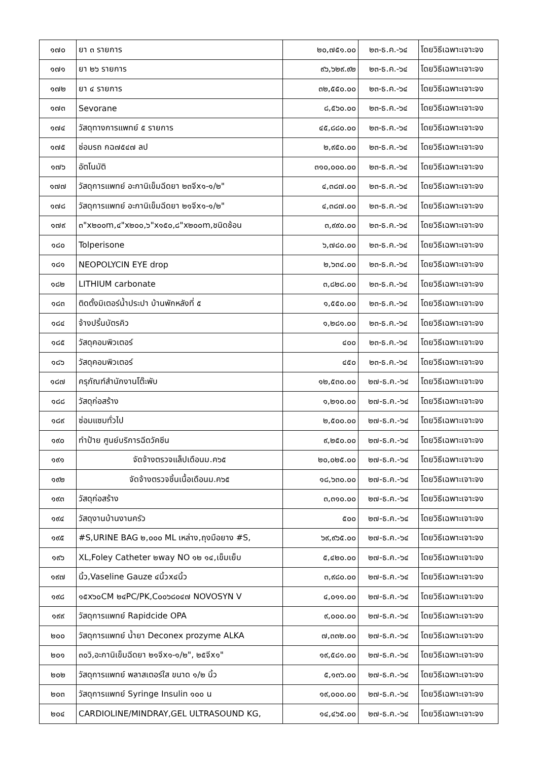| ๑๗๐ | ยา ๓ รายการ | ๒๐,๗๕๑.๐๐ | ๒๓-ธ.ค.-๖๔ | โดยวิธีเฉพาะเจาะจง |
| ๑๗๑ | ยา ๒๖ รายการ | ๙๖,๖๒๙.๙๒ | ๒๓-ธ.ค.-๖๔ | โดยวิธีเฉพาะเจาะจง |
| ๑๗๒ | ยา ๔ รายการ | ๓๒,๕๕๐.๐๐ | ๒๓-ธ.ค.-๖๔ | โดยวิธีเฉพาะเจาะจง |
| ๑๗๓ | Sevorane | ๘,๕๖๐.๐๐ | ๒๓-ธ.ค.-๖๔ | โดยวิธีเฉพาะเจาะจง |
| ๑๗๔ | วัสดุทางการแพทย์ ๕ รายการ | ๔๕,๘๘๐.๐๐ | ๒๓-ธ.ค.-๖๔ | โดยวิธีเฉพาะเจาะจง |
| ๑๗๕ | ซ่อมรถ กฉ๗๕๔๗ ลป | ๒,๙๕๐.๐๐ | ๒๓-ธ.ค.-๖๔ | โดยวิธีเฉพาะเจาะจง |
| ๑๗๖ | อัตโนมัติ | ๓๑๐,๐๐๐.๐๐ | ๒๓-ธ.ค.-๖๔ | โดยวิธีเฉพาะเจาะจง |
| ๑๗๗ | วัสดุการแพทย์ อะกานิเข็มฉีดยา ๒๓จีx๑-๑/๒" | ๔,๓๘๗.๐๐ | ๒๓-ธ.ค.-๖๔ | โดยวิธีเฉพาะเจาะจง |
| ๑๗๘ | วัสดุการแพทย์ อะกานิเข็มฉีดยา ๒๑จีx๑-๑/๒" | ๔,๓๘๗.๐๐ | ๒๓-ธ.ค.-๖๔ | โดยวิธีเฉพาะเจาะจง |
| ๑๗๙ | ๓"x๒๐๐m,๔"x๒๐๐,๖"x๑๕๐,๘"x๒๐๐m,ชนิดช้อน | ๓,๙๙๐.๐๐ | ๒๓-ธ.ค.-๖๔ | โดยวิธีเฉพาะเจาะจง |
| ๑๘๐ | Tolperisone | ๖,๗๘๐.๐๐ | ๒๓-ธ.ค.-๖๔ | โดยวิธีเฉพาะเจาะจง |
| ๑๘๑ | NEOPOLYCIN EYE drop | ๒,๖๓๔.๐๐ | ๒๓-ธ.ค.-๖๔ | โดยวิธีเฉพาะเจาะจง |
| ๑๘๒ | LITHIUM carbonate | ๓,๘๒๘.๐๐ | ๒๓-ธ.ค.-๖๔ | โดยวิธีเฉพาะเจาะจง |
| ๑๘๓ | ติดตั้งมิเตอร์น้ำประปา บ้านพักหลังที่ ๕ | ๑,๕๕๐.๐๐ | ๒๓-ธ.ค.-๖๔ | โดยวิธีเฉพาะเจาะจง |
| ๑๘๔ | จ้างปริ้นบัตรคิว | ๑,๒๘๑.๐๐ | ๒๓-ธ.ค.-๖๔ | โดยวิธีเฉพาะเจาะจง |
| ๑๘๕ | วัสดุคอมพิวเตอร์ | ๔๐๐ | ๒๓-ธ.ค.-๖๔ | โดยวิธีเฉพาะเจาะจง |
| ๑๘๖ | วัสดุคอมพิวเตอร์ | ๔๕๐ | ๒๓-ธ.ค.-๖๔ | โดยวิธีเฉพาะเจาะจง |
| ๑๘๗ | ครุภัณฑ์สำนักงานโต๊ะพับ | ๑๒,๕๓๐.๐๐ | ๒๗-ธ.ค.-๖๔ | โดยวิธีเฉพาะเจาะจง |
| ๑๘๘ | วัสดุก่อสร้าง | ๑,๒๑๐.๐๐ | ๒๗-ธ.ค.-๖๔ | โดยวิธีเฉพาะเจาะจง |
| ๑๘๙ | ซ่อมแซมทั่วไป | ๒,๕๐๐.๐๐ | ๒๗-ธ.ค.-๖๔ | โดยวิธีเฉพาะเจาะจง |
| ๑๙๐ | ทำป้าย ศูนย์บริการฉีดวัคซีน | ๙,๒๕๐.๐๐ | ๒๗-ธ.ค.-๖๔ | โดยวิธีเฉพาะเจาะจง |
| ๑๙๑ | จัดจ้างตรวจแล็ปเดือนม.ค๖๕ | ๒๐,๐๒๕.๐๐ | ๒๗-ธ.ค.-๖๔ | โดยวิธีเฉพาะเจาะจง |
| ๑๙๒ | จัดจ้างตรวจชิ้นเนื้อเดือนม.ค๖๕ | ๑๘,๖๓๐.๐๐ | ๒๗-ธ.ค.-๖๔ | โดยวิธีเฉพาะเจาะจง |
| ๑๙๓ | วัสดุก่อสร้าง | ๓,๓๑๐.๐๐ | ๒๗-ธ.ค.-๖๔ | โดยวิธีเฉพาะเจาะจง |
| ๑๙๔ | วัสดุงานบ้านงานครัว | ๕๐๐ | ๒๗-ธ.ค.-๖๔ | โดยวิธีเฉพาะเจาะจง |
| ๑๙๕ | #S,URINE BAG ๒,๐๐๐ ML เหล่าง,ถุงมือยาง #S, | ๖๙,๙๖๕.๐๐ | ๒๗-ธ.ค.-๖๔ | โดยวิธีเฉพาะเจาะจง |
| ๑๙๖ | XL,Foley Catheter ๒way NO ๑๒ ๑๔,เข็มเย็บ | ๕,๔๒๐.๐๐ | ๒๗-ธ.ค.-๖๔ | โดยวิธีเฉพาะเจาะจง |
| ๑๙๗ | นิ้ว,Vaseline Gauze ๔นิ้วx๔นิ้ว | ๓,๙๘๐.๐๐ | ๒๗-ธ.ค.-๖๔ | โดยวิธีเฉพาะเจาะจง |
| ๑๙๘ | ๑๕x๖๐CM ๒๔PC/PK,C๐๐๖๘๐๔๗ NOVOSYN V | ๔,๐๑๑.๐๐ | ๒๗-ธ.ค.-๖๔ | โดยวิธีเฉพาะเจาะจง |
| ๑๙๙ | วัสดุการแพทย์ Rapidcide OPA | ๙,๐๐๐.๐๐ | ๒๗-ธ.ค.-๖๔ | โดยวิธีเฉพาะเจาะจง |
| ๒๐๐ | วัสดุการแพทย์ น้ำยา Deconex prozyme ALKA | ๗,๓๓๒.๐๐ | ๒๗-ธ.ค.-๖๔ | โดยวิธีเฉพาะเจาะจง |
| ๒๐๑ | ๓๐วิ,อะกานิเข็มฉีดยา ๒๑จีx๑-๑/๒", ๒๕จีx๑" | ๑๙,๕๘๑.๐๐ | ๒๗-ธ.ค.-๖๔ | โดยวิธีเฉพาะเจาะจง |
| ๒๐๒ | วัสดุการแพทย์ พลาสเตอร์ใส ขนาด ๑/๒ นิ้ว | ๕,๑๓๖.๐๐ | ๒๗-ธ.ค.-๖๔ | โดยวิธีเฉพาะเจาะจง |
| ๒๐๓ | วัสดุการแพทย์ Syringe Insulin ๑๐๐ u | ๑๙,๐๐๐.๐๐ | ๒๗-ธ.ค.-๖๔ | โดยวิธีเฉพาะเจาะจง |
| ๒๐๔ | CARDIOLINE/MINDRAY,GEL ULTRASOUND KG, | ๑๔,๔๖๕.๐๐ | ๒๗-ธ.ค.-๖๔ | โดยวิธีเฉพาะเจาะจง |